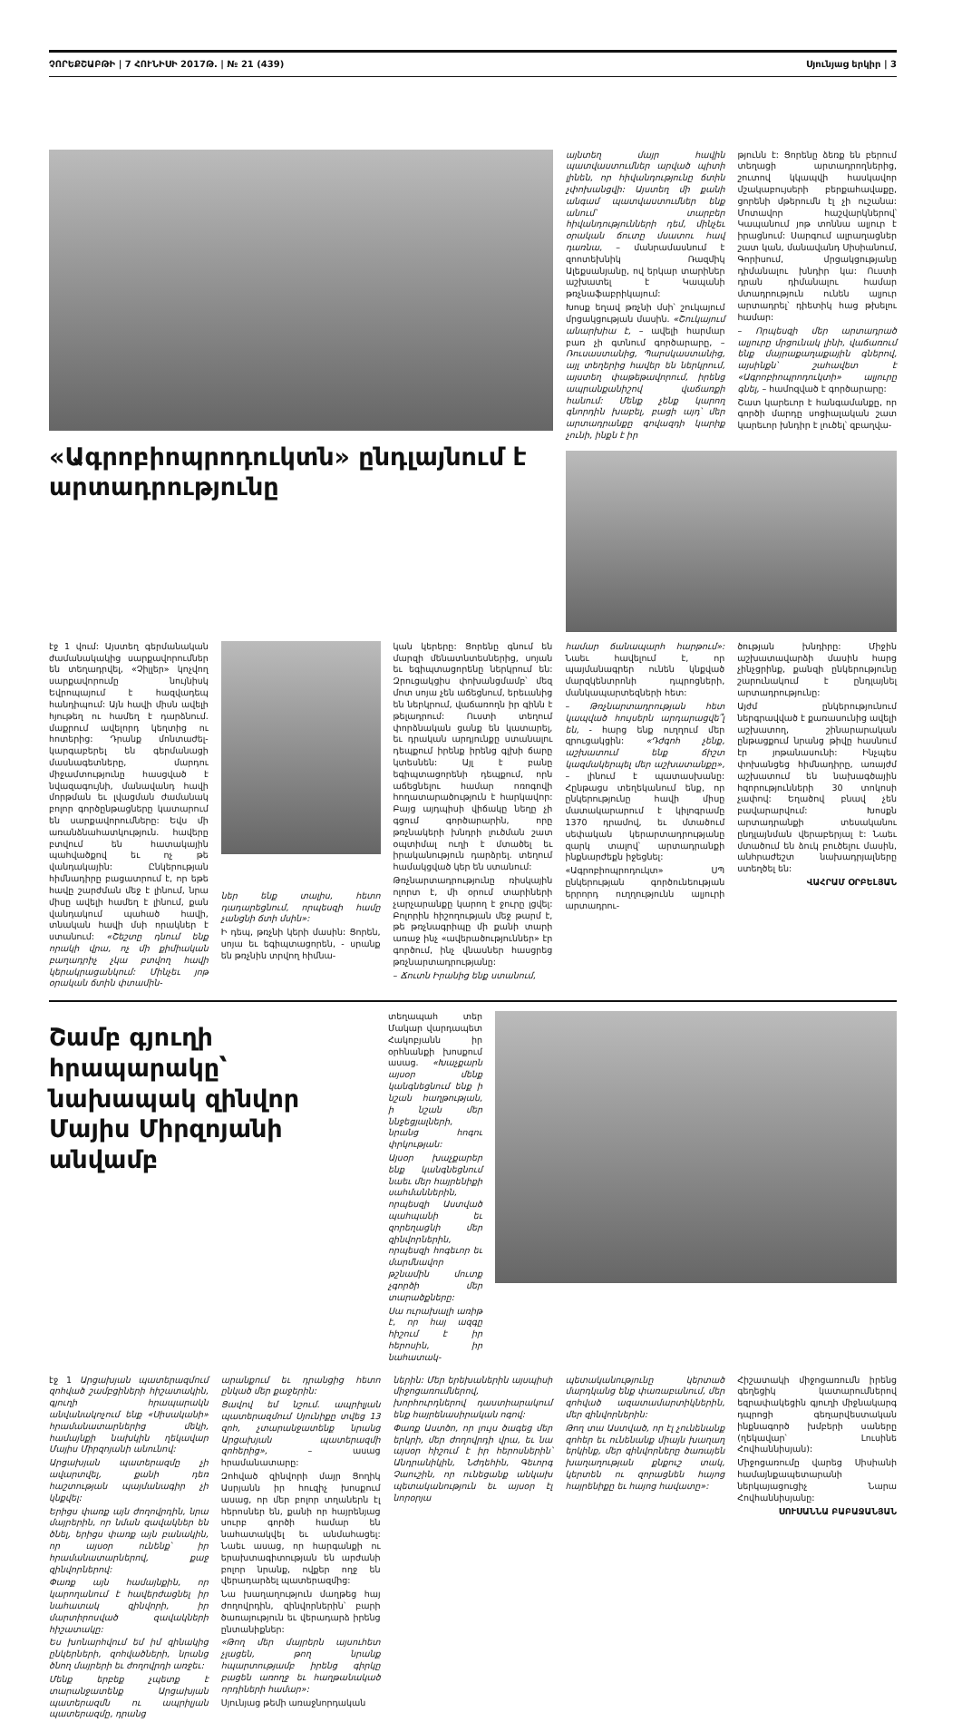ՉՈՐԵՔՇԱԲԹԻ | 7 ՀՈՒՆԻՍԻ 2017Թ. | № 21 (439) Սյունյաց երկիր | 3
«Ագրոբիոպրոդուկտն» ընդլայնում է արտադրությունը
այնտեղ մայր հավին պատվաստումներ արված պիտի լինեն, որ հիվանդությունը ճտին չփոխանցվի: Այստեղ մի քանի անգամ պատվաստումներ ենք անում՝ տարբեր հիվանդությունների դեմ, մինչեւ օրական ճուտը մսատու հավ դառնա, – մանրամասնում է զոոտեխնիկ Ռազմիկ Ալեքսանյանը, ով երկար տարիներ աշխատել է Կապանի թռչնաֆաբրիկայում:
Խոսք եղավ թռչնի մսի՝ շուկայում մրցակցության մասին. «Շուկայում անարխիա է, – ավելի հարմար բառ չի գտնում գործարարը, – Ռուսաստանից, Պարսկաստանից, այլ տեղերից հավեր են ներկրում, այստեղ փաթեթավորում, իրենց ապրանքանիշով վաճառքի հանում: Մենք չենք կարող գնորդին խաբել, բացի այդ՝ մեր արտադրանքը գովազդի կարիք չունի, ինքն է իր
թյունն է: Ցորենը ձեռք են բերում տեղացի արտադրողներից, շուտով կկապվի հասկավոր մշակաբույսերի բերքահավաքը, ցորենի մթերումն էլ չի ուշանա: Մոտավոր հաշվարկներով՝ Կապանում յոթ տոննա ալյուր է իրացնում: Սարգում ալրաղացներ շատ կան, մանավանդ Սիսիանում, Գորիսում, մրցակցությանը դիմանալու խնդիր կա: Ուստի դրան դիմանալու համար մտադրություն ունեն ալյուր արտադրել՝ դիետիկ հաց թխելու համար:
– Որպեսզի մեր արտադրած ալյուրը մրցունակ լինի, վաճառում ենք մայրաքաղաքային գներով, այսինքն՝ շահավետ է «Ագրոբիոպրոդուկտի» ալյուրը գնել, – համոզված է գործարարը:
Շատ կարեւոր է հանգամանքը, որ գործի մարդը սոցիալական շատ կարեւոր խնդիր է լուծել՝ զբաղվա-
էջ 1 վում: Այստեղ գերմանական ժամանակակից սարքավորումներ են տեղադրվել, «Չիլլեր» կոչվող սարքավորումը նույնիսկ Եվրոպայում է հազվադեպ հանդիպում: Այն հավի միսն ավելի հյութեղ ու համեղ է դարձնում. մաքրում ավելորդ կեղտից ու հոտերից: Դրանք մոնտաժել-կարգաբերել են գերմանացի մասնագետները, մարդու միջամտությունը հասցված է նվազագույնի, մանավանդ հավի մորթման եւ լվացման ժամանակ բոլոր գործընթացները կատարում են սարքավորումները: Եվս մի առանձնահատկություն. հավերը բտվում են հատակային պահվածքով եւ ոչ թե վանդակային: Ընկերության հիմնադիրը բացատրում է, որ եթե հավը շարժման մեջ է լինում, նրա միսը ավելի համեղ է լինում, քան վանդակում պահած հավի, տնական հավի մսի որակներ է ստանում: «Շեշտը դնում ենք որակի վրա, ոչ մի քիմիական բաղադրիչ չկա բտվող հավի կերակրացանկում: Մինչեւ յոթ օրական ճտին փտամին-
ներ ենք տալիս, հետո դադարեցնում, որպեսզի համը չանցնի ճտի մսին»:
Ի դեպ, թռչնի կերի մասին: Ցորեն, սոյա եւ եգիպտացորեն, - սրանք են թռչնին տրվող հիմնա-
կան կերերը: Ցորենը գնում են մարզի մենատնտեսներից, սոյան եւ եգիպտացորենը ներկրում են: Զրուցակցիս փոխանցմամբ՝ մեզ մոտ սոյա չեն աճեցնում, երեւանից են ներկրում, վաճառողն իր գինն է թելադրում: Ուստի տեղում փորձնական ցանք են կատարել, եւ դրական արդյունքը ստանալու դեպքում իրենք իրենց գլխի ճարը կտեսնեն: Այլ է բանը եգիպտացորենի դեպքում, որն աճեցնելու համար ոռոգովի հողատարածություն է հարկավոր: Բայց այդպիսի վիճակը նեղը չի գցում գործարարին, որը թռչնակերի խնդրի լուծման շատ օպտիմալ ուղի է մտածել եւ իրականություն դարձրել. տեղում համակցված կեր են ստանում:
Թռչնարտադրությունը ռիսկային ոլորտ է, մի օրում տարիների չարչարանքը կարող է ջուրը լցվել: Բոլորին հիշողության մեջ թարմ է, թե թռչնագրիպը մի քանի տարի առաջ ինչ «ավերածություններ» էր գործում, ինչ վնասներ հասցրեց թռչնարտադրությանը:
– Ճուտն Իրանից ենք ստանում,
համար ճանապարհ հարթում»: Նաեւ հավելում է, որ պայմանագրեր ունեն կնքված մարզկենտրոնի դպրոցների, մանկապարտեզների հետ:
– Թռչնարտադրության հետ կապված հույսերն արդարացվե՞լ են, - հարց ենք ուղղում մեր զրուցակցին: «Դժգոհ չենք, աշխատում ենք ճիշտ կազմակերպել մեր աշխատանքը», – լինում է պատասխանը: Հընթացս տեղեկանում ենք, որ ընկերությունը հավի միսը մատակարարում է կիլոգրամը 1370 դրամով, եւ մտածում սեփական կերարտադրությանը զարկ տալով՝ արտադրանքի ինքնարժեքն իջեցնել:
«Ագրոբիոպրոդուկտ» ՍՊ ընկերության գործունեության երրորդ ուղղությունն ալյուրի արտադրու-
ծության խնդիրը: Միջին աշխատավարձի մասին հարց չինչցրինք, քանզի ընկերությունը շարունակում է ընդլայնել արտադրությունը:
Այժմ ընկերությունում ներգրավված է քառասունից ավելի աշխատող, շինարարական ընթացքում նրանց թիվը հասնում էր յոթանասունի: Ինչպես փոխանցեց հիմնադիրը, առայժմ աշխատում են նախագծային հզորությունների 30 տոկոսի չափով: Եղածով բնավ չեն բավարարվում: Խոսքն արտադրանքի տեսականու ընդլայնման վերաբերյալ է: Նաեւ մտածում են ձուկ բուծելու մասին, անհրաժեշտ նախադրյալները ստեղծել են:
ՎԱՀՐԱՄ ՕՐԲԵԼՅԱՆ
Շամբ գյուղի հրապարակը՝ նախապակ զինվոր Մայիս Միրզոյանի անվամբ
տեղապահ տեր Մակար վարդապետ Հակոբյանն իր օրհնանքի խոսքում ասաց. «Խաչքարն այսօր մենք կանգնեցնում ենք ի նշան հաղթության, ի նշան մեր ննջեցյալների, նրանց հոգու փրկության:
Այսօր խաչքարեր ենք կանգնեցնում նաեւ մեր հայրենիքի սահմաններին, որպեսզի Աստված պահպանի եւ զորեղացնի մեր զինվորներին, որպեսզի հոգեւոր եւ մարմնավոր թշնամին մուտք չգործի մեր տարածքները:
Սա ուրախալի առիթ է, որ հայ ազգը հիշում է իր հերոսին, իր նահատակ-
էջ 1 Արցախյան պատերազմում զոհված շամբցիների հիշատակին, գյուղի հրապարակն անվանակոչում ենք «Սիսականի» հրամանատարներից մեկի, համայնքի նախկին ղեկավար Մայիս Միրզոյանի անունով:
Արցախյան պատերազմը չի ավարտվել, քանի դեռ հաշտության պայմանագիր չի կնքվել:
Երիցս փառք այն ժողովրդին, նրա մայրերին, որ նման զավակներ են ծնել, երիցս փառք այն բանակին, որ այսօր ունենք՝ իր հրամանատարներով, քաջ զինվորներով:
Փառք այն համայնքին, որ կարողանում է հավերժացնել իր նահատակ զինվորի, իր մարտիրոսված զավակների հիշատակը:
Ես խոնարհվում եմ իմ զինակից ընկերների, զոհվածների, նրանց ծնող մայրերի եւ ժողովրդի առջեւ:
Մենք երբեք չպետք է տարանջատենք Արցախյան պատերազմն ու ապրիլյան պատերազմը, դրանց
արանքում եւ դրանցից հետո ընկած մեր քաջերին:
Ցավով եմ նշում. ապրիլյան պատերազմում Սյունիքը տվեց 13 զոհ, չտարանջատենք նրանց Արցախյան պատերազմի զոհերից», – ասաց հրամանատարը:
Զոհված զինվորի մայր Ցողիկ Ասրյանն իր հուզիչ խոսքում ասաց, որ մեր բոլոր տղաներն էլ հերոսներ են, քանի որ հայրենյաց սուրբ գործի համար են նահատակվել եւ անմահացել: Նաեւ ասաց, որ հարգանքի ու երախտագիտության են արժանի բոլոր նրանք, ովքեր ողջ են վերադարձել պատերազմից:
Նա խաղաղություն մաղթեց հայ ժողովրդին, զինվորներին՝ բարի ծառայություն եւ վերադարձ իրենց ընտանիքներ:
«Թող մեր մայրերն այսուհետ չլացեն, թող նրանք հպարտությամբ իրենց գիրկը բացեն առողջ եւ հաղթանակած որդիների համար»:
Սյունյաց թեմի առաջնորդական
ներին: Մեր երեխաներին այսպիսի միջոցառումներով, խորհուրդներով դաստիարակում ենք հայրենասիրական ոգով:
Փառք Աստծո, որ լույս ծագեց մեր երկրի, մեր ժողովրդի վրա, եւ նա այսօր հիշում է իր հերոսներին՝ Անդրանիկին, Նժդեհին, Գեւորգ Չաուշին, որ ունեցանք անկախ պետականություն եւ այսօր էլ նորօրյա
պետականությունը կերտած մարդկանց ենք փառաբանում, մեր զոհված ազատամարտիկներին, մեր զինվորներին:
Թող տա Աստված, որ էլ չունենանք զոհեր եւ ունենանք միայն խաղաղ երկինք, մեր զինվորները ծառայեն խաղաղության քնքուշ տակ, կերտեն ու զորացնեն հայոց հայրենիքը եւ հայոց հավատը»:
Հիշատակի միջոցառումն իրենց գեղեցիկ կատարումներով եզրափակեցին գյուղի միջնակարգ դպրոցի գեղարվեստական ինքնագործ խմբերի սաները (ղեկավար՝ Լուսինե Հովհաննիսյան):
Միջոցառումը վարեց Սիսիանի համայնքապետարանի ներկայացուցիչ Նարա Հովհաննիսյանը:
ՍՈՒՍԱՆՆԱ ԲԱԲԱՋԱՆՅԱՆ